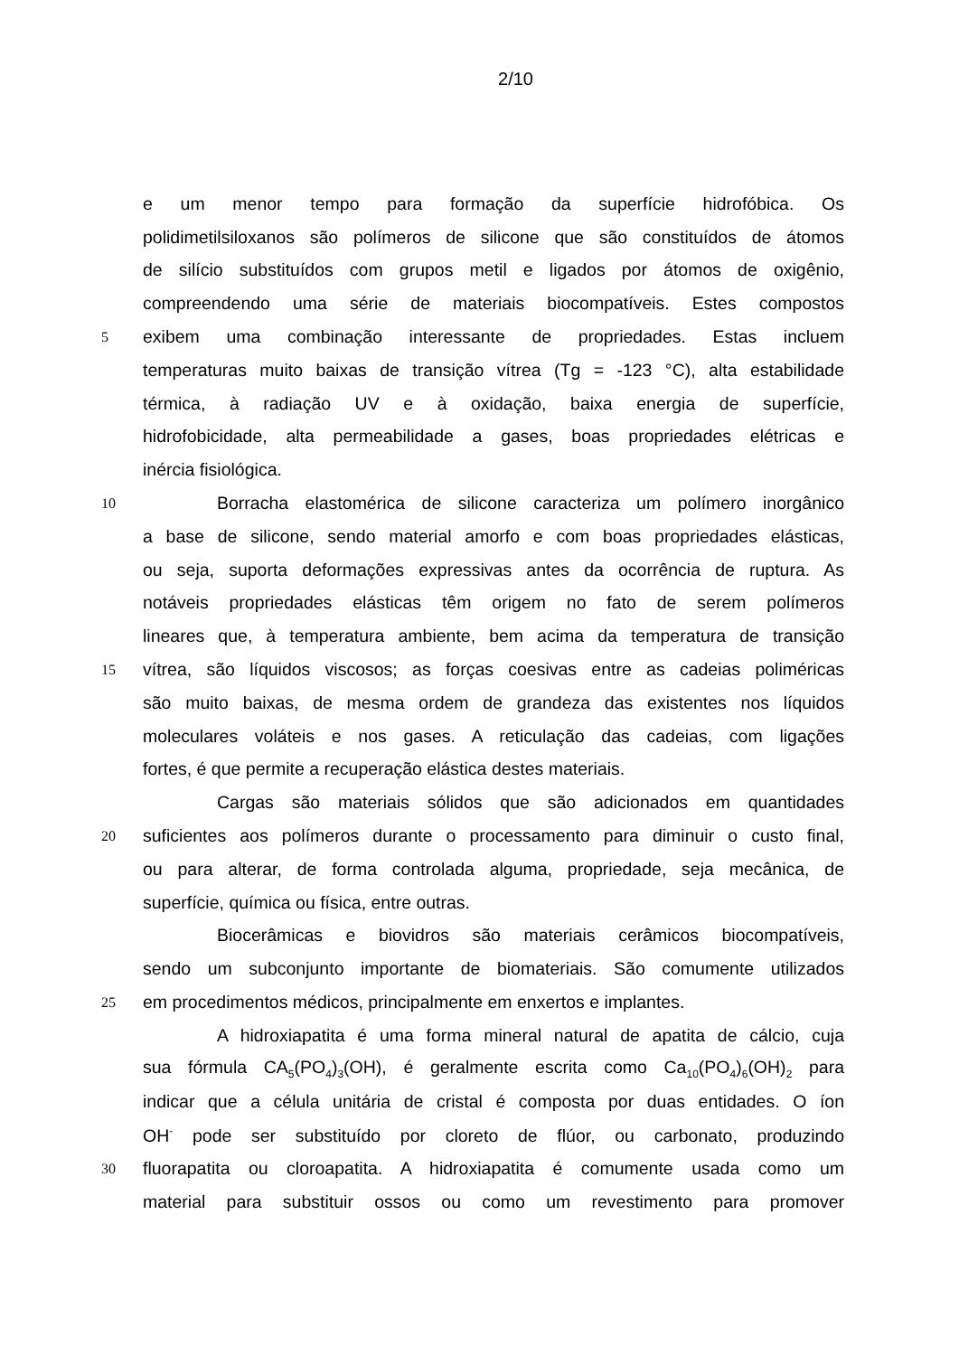2/10
e um menor tempo para formação da superfície hidrofóbica. Os
polidimetilsiloxanos são polímeros de silicone que são constituídos de átomos
de silício substituídos com grupos metil e ligados por átomos de oxigênio,
compreendendo uma série de materiais biocompatíveis. Estes compostos
5 exibem uma combinação interessante de propriedades. Estas incluem
temperaturas muito baixas de transição vítrea (Tg = -123 °C), alta estabilidade
térmica, à radiação UV e à oxidação, baixa energia de superfície,
hidrofobicidade, alta permeabilidade a gases, boas propriedades elétricas e
inércia fisiológica.
10 Borracha elastomérica de silicone caracteriza um polímero inorgânico
a base de silicone, sendo material amorfo e com boas propriedades elásticas,
ou seja, suporta deformações expressivas antes da ocorrência de ruptura. As
notáveis propriedades elásticas têm origem no fato de serem polímeros
lineares que, à temperatura ambiente, bem acima da temperatura de transição
15 vítrea, são líquidos viscosos; as forças coesivas entre as cadeias poliméricas
são muito baixas, de mesma ordem de grandeza das existentes nos líquidos
moleculares voláteis e nos gases. A reticulação das cadeias, com ligações
fortes, é que permite a recuperação elástica destes materiais.
Cargas são materiais sólidos que são adicionados em quantidades
20 suficientes aos polímeros durante o processamento para diminuir o custo final,
ou para alterar, de forma controlada alguma, propriedade, seja mecânica, de
superfície, química ou física, entre outras.
Biocerâmicas e biovidros são materiais cerâmicos biocompatíveis,
sendo um subconjunto importante de biomateriais. São comumente utilizados
25 em procedimentos médicos, principalmente em enxertos e implantes.
A hidroxiapatita é uma forma mineral natural de apatita de cálcio, cuja
sua fórmula CA<sub>5</sub>(PO<sub>4</sub>)<sub>3</sub>(OH), é geralmente escrita como Ca<sub>10</sub>(PO<sub>4</sub>)<sub>6</sub>(OH)<sub>2</sub> para
indicar que a célula unitária de cristal é composta por duas entidades. O íon
OH<sup>-</sup> pode ser substituído por cloreto de flúor, ou carbonato, produzindo
30 fluorapatita ou cloroapatita. A hidroxiapatita é comumente usada como um
material para substituir ossos ou como um revestimento para promover